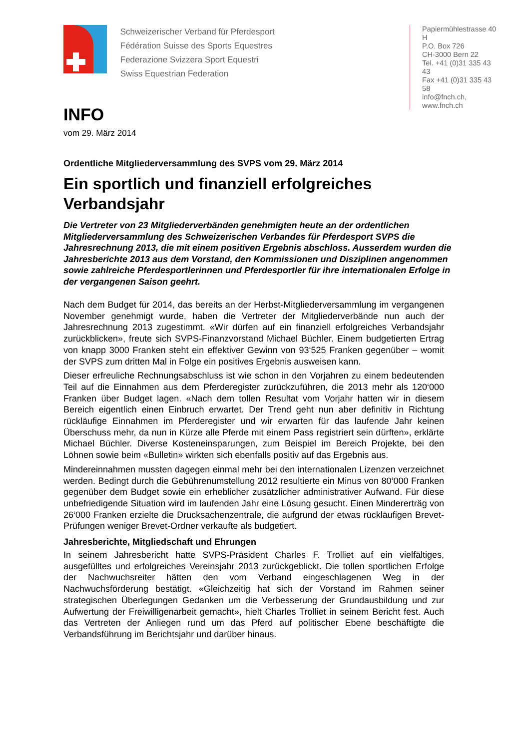Schweizerischer Verband für Pferdesport
Fédération Suisse des Sports Equestres
Federazione Svizzera Sport Equestri
Swiss Equestrian Federation
Papiermühlestrasse 40 H
P.O. Box 726
CH-3000 Bern 22
Tel. +41 (0)31 335 43 43
Fax +41 (0)31 335 43 58
info@fnch.ch, www.fnch.ch
INFO
vom 29. März 2014
Ordentliche Mitgliederversammlung des SVPS vom 29. März 2014
Ein sportlich und finanziell erfolgreiches Verbandsjahr
Die Vertreter von 23 Mitgliederverbänden genehmigten heute an der ordentlichen Mitgliederversammlung des Schweizerischen Verbandes für Pferdesport SVPS die Jahresrechnung 2013, die mit einem positiven Ergebnis abschloss. Ausserdem wurden die Jahresberichte 2013 aus dem Vorstand, den Kommissionen und Disziplinen angenommen sowie zahlreiche Pferdesportlerinnen und Pferdesportler für ihre internationalen Erfolge in der vergangenen Saison geehrt.
Nach dem Budget für 2014, das bereits an der Herbst-Mitgliederversammlung im vergangenen November genehmigt wurde, haben die Vertreter der Mitgliederverbände nun auch der Jahresrechnung 2013 zugestimmt. «Wir dürfen auf ein finanziell erfolgreiches Verbandsjahr zurückblicken», freute sich SVPS-Finanzvorstand Michael Büchler. Einem budgetierten Ertrag von knapp 3000 Franken steht ein effektiver Gewinn von 93‘525 Franken gegenüber – womit der SVPS zum dritten Mal in Folge ein positives Ergebnis ausweisen kann.
Dieser erfreuliche Rechnungsabschluss ist wie schon in den Vorjahren zu einem bedeutenden Teil auf die Einnahmen aus dem Pferderegister zurückzuführen, die 2013 mehr als 120‘000 Franken über Budget lagen. «Nach dem tollen Resultat vom Vorjahr hatten wir in diesem Bereich eigentlich einen Einbruch erwartet. Der Trend geht nun aber definitiv in Richtung rückläufige Einnahmen im Pferderegister und wir erwarten für das laufende Jahr keinen Überschuss mehr, da nun in Kürze alle Pferde mit einem Pass registriert sein dürften», erklärte Michael Büchler. Diverse Kosteneinsparungen, zum Beispiel im Bereich Projekte, bei den Löhnen sowie beim «Bulletin» wirkten sich ebenfalls positiv auf das Ergebnis aus.
Mindereinnahmen mussten dagegen einmal mehr bei den internationalen Lizenzen verzeichnet werden. Bedingt durch die Gebührenumstellung 2012 resultierte ein Minus von 80‘000 Franken gegenüber dem Budget sowie ein erheblicher zusätzlicher administrativer Aufwand. Für diese unbefriedigende Situation wird im laufenden Jahr eine Lösung gesucht. Einen Mindererträg von 26‘000 Franken erzielte die Drucksachenzentrale, die aufgrund der etwas rückläufigen Brevet-Prüfungen weniger Brevet-Ordner verkaufte als budgetiert.
Jahresberichte, Mitgliedschaft und Ehrungen
In seinem Jahresbericht hatte SVPS-Präsident Charles F. Trolliet auf ein vielfältiges, ausgefülltes und erfolgreiches Vereinsjahr 2013 zurückgeblickt. Die tollen sportlichen Erfolge der Nachwuchsreiter hätten den vom Verband eingeschlagenen Weg in der Nachwuchsförderung bestätigt. «Gleichzeitig hat sich der Vorstand im Rahmen seiner strategischen Überlegungen Gedanken um die Verbesserung der Grundausbildung und zur Aufwertung der Freiwilligenarbeit gemacht», hielt Charles Trolliet in seinem Bericht fest. Auch das Vertreten der Anliegen rund um das Pferd auf politischer Ebene beschäftigte die Verbandsführung im Berichtsjahr und darüber hinaus.